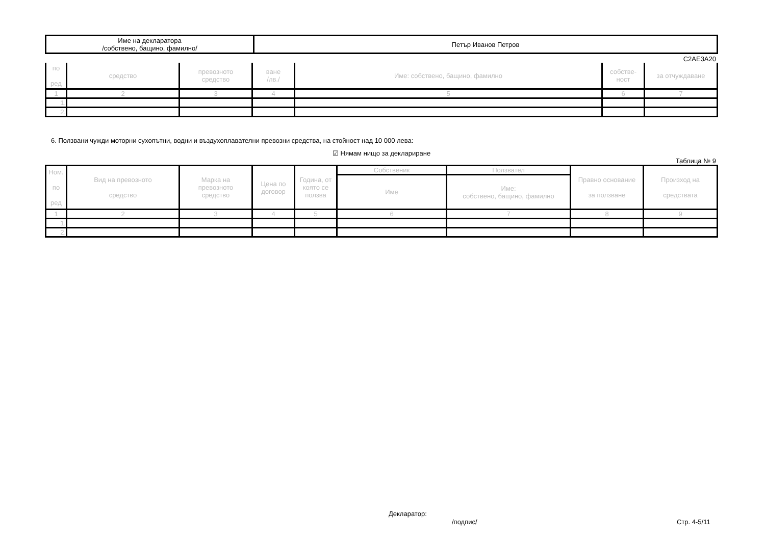| Име на декларатора /собствено, бащино, фамилно/ | Петър Иванов Петров |
C2AE3A20
| по ред | средство | превозното средство | ване /лв./ | Име: собствено, бащино, фамилно | собстве- ност | за отчуждаване |
| --- | --- | --- | --- | --- | --- | --- |
| 1 | 2 | 3 | 4 | 5 | 6 | 7 |
| 1. | | | | | | |
| 2. | | | | | | |
6. Ползвани чужди моторни сухопътни, водни и въздухоплавателни превозни средства, на стойност над 10 000 лева:
☑ Нямам нищо за деклариране
Таблица № 9
| Ном. по ред | Вид на превозното средство | Марка на превозното средство | Цена по договор | Година, от която се ползва | Собственик | Ползвател | Правно основание за ползване | Произход на средствата |
| --- | --- | --- | --- | --- | --- | --- | --- | --- |
| | | | | | Име | Име: собствено, бащино, фамилно | | |
| 1 | 2 | 3 | 4 | 5 | 6 | 7 | 8 | 9 |
| 1. | | | | | | | | |
| 2. | | | | | | | | |
Декларатор:
/подпис/ Стр. 4-5/11